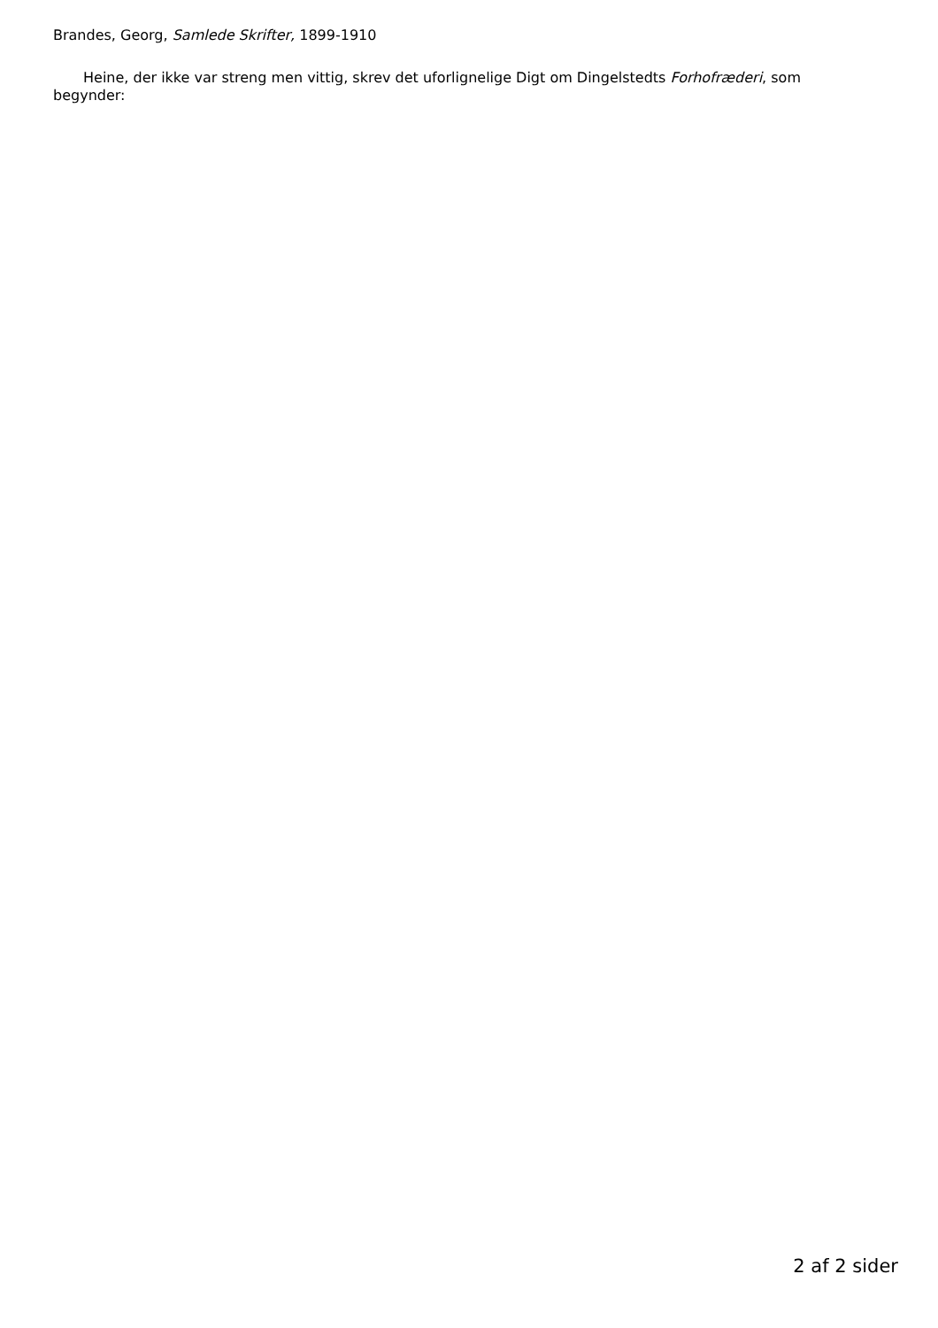Brandes, Georg, Samlede Skrifter, 1899-1910
Heine, der ikke var streng men vittig, skrev det uforlignelige Digt om Dingelstedts Forhofræderi, som begynder:
2 af 2 sider